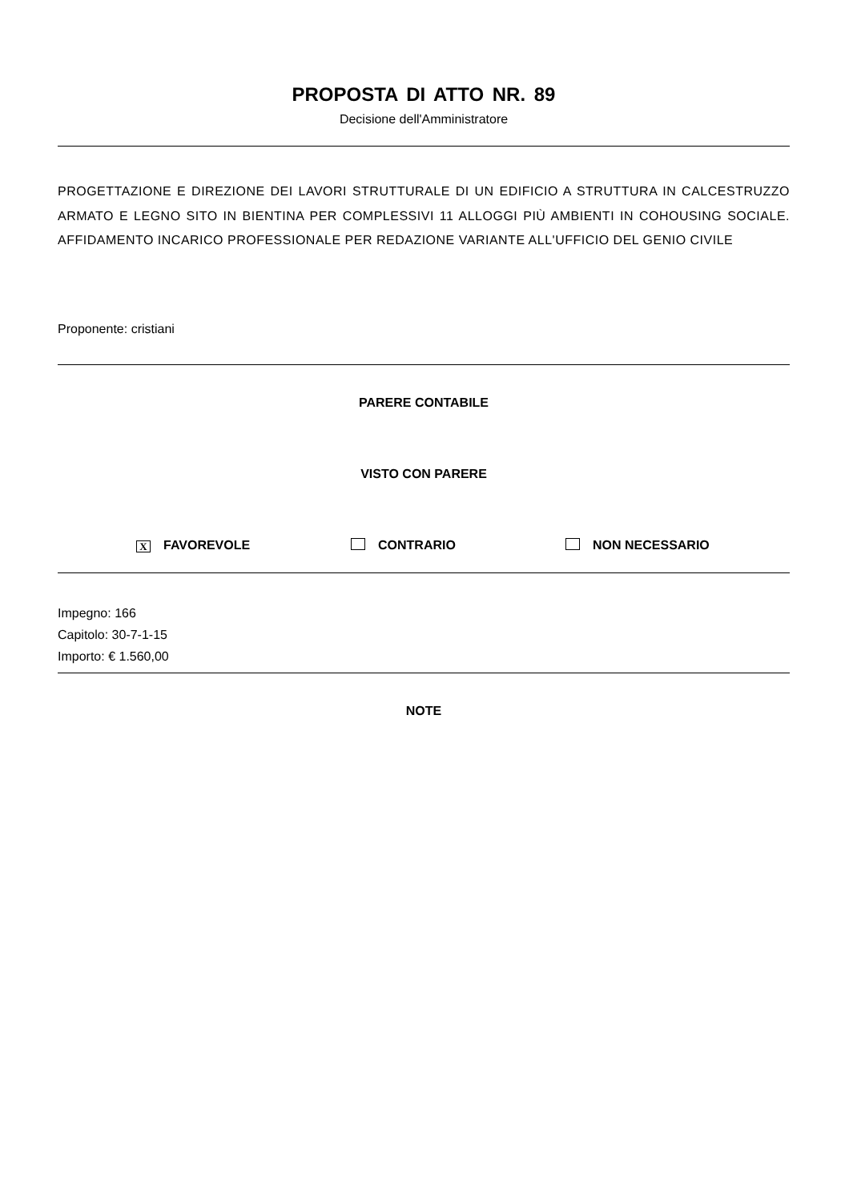PROPOSTA DI ATTO NR. 89
Decisione dell'Amministratore
PROGETTAZIONE E DIREZIONE DEI LAVORI STRUTTURALE DI UN EDIFICIO A STRUTTURA IN CALCESTRUZZO ARMATO E LEGNO SITO IN BIENTINA PER COMPLESSIVI 11 ALLOGGI PIÙ AMBIENTI IN COHOUSING SOCIALE. AFFIDAMENTO INCARICO PROFESSIONALE PER REDAZIONE VARIANTE ALL'UFFICIO DEL GENIO CIVILE
Proponente: cristiani
PARERE CONTABILE
VISTO CON PARERE
X FAVOREVOLE CONTRARIO NON NECESSARIO
Impegno: 166
Capitolo: 30-7-1-15
Importo: € 1.560,00
NOTE